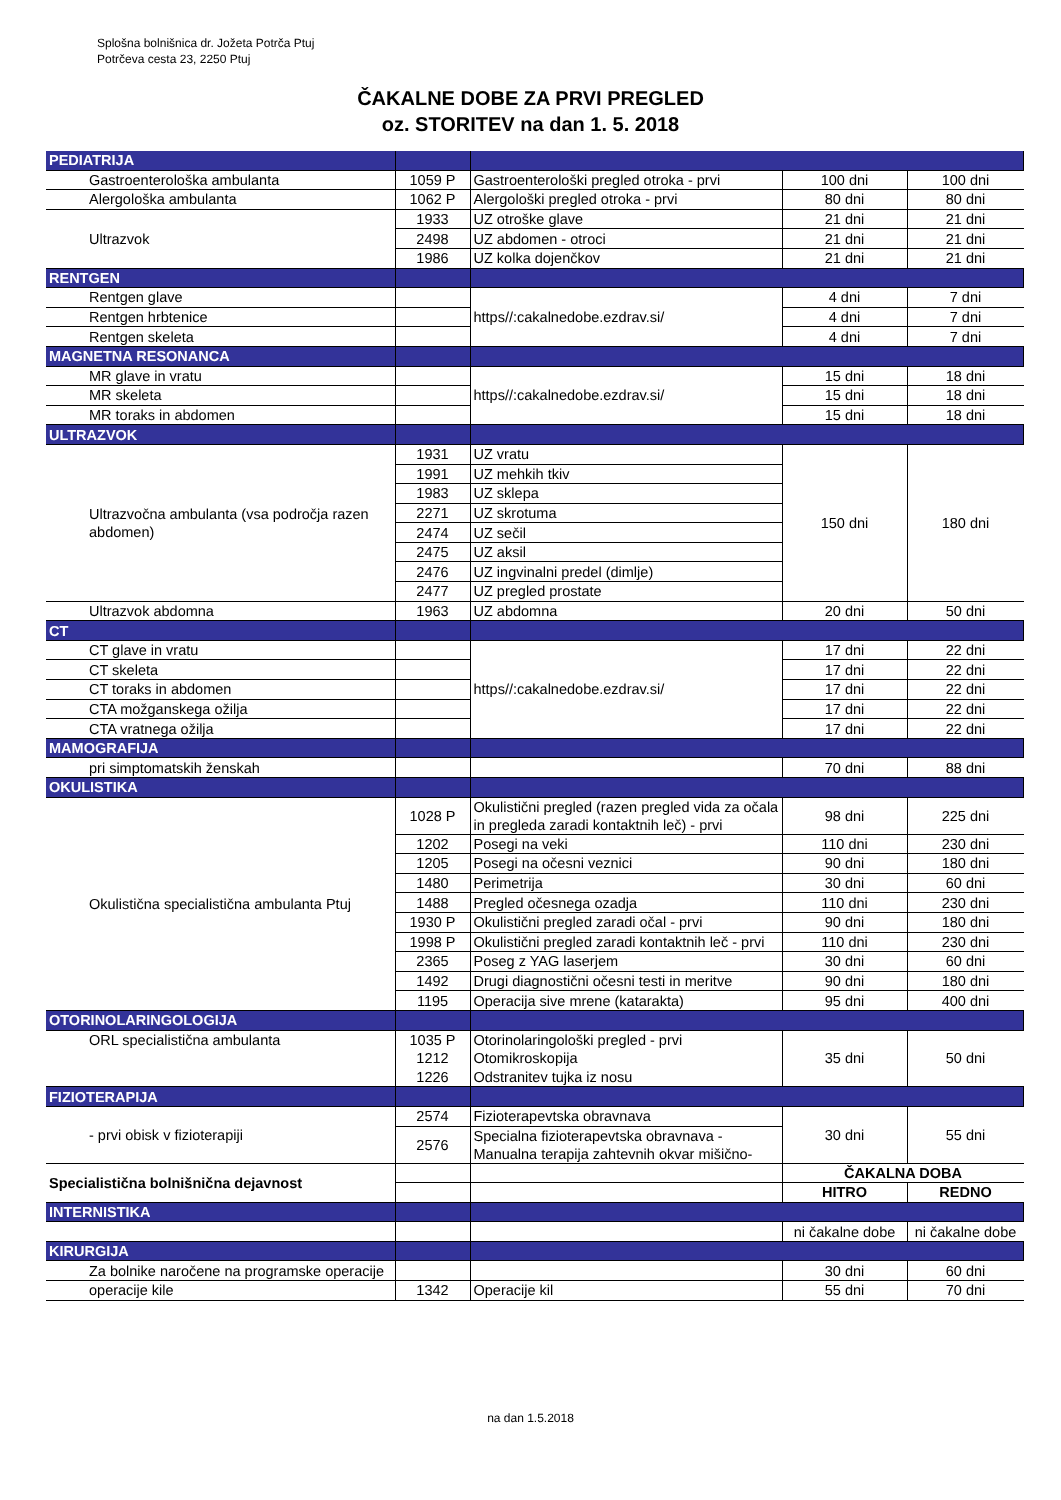Splošna bolnišnica dr. Jožeta Potrča Ptuj
Potrčeva cesta 23, 2250 Ptuj
ČAKALNE DOBE ZA PRVI PREGLED
oz. STORITEV na dan 1. 5. 2018
| PEDIATRIJA | | | | |
| Gastroenterološka ambulanta | 1059 P | Gastroenterološki pregled otroka - prvi | 100 dni | 100 dni |
| Alergološka ambulanta | 1062 P | Alergološki pregled otroka - prvi | 80 dni | 80 dni |
| Ultrazvok | 1933 | UZ otroške glave | 21 dni | 21 dni |
| | 2498 | UZ abdomen - otroci | 21 dni | 21 dni |
| | 1986 | UZ kolka dojenčkov | 21 dni | 21 dni |
| RENTGEN | | | | |
| Rentgen glave | | https//:cakalnedobe.ezdrav.si/ | 4 dni | 7 dni |
| Rentgen hrbtenice | | | 4 dni | 7 dni |
| Rentgen skeleta | | | 4 dni | 7 dni |
| MAGNETNA RESONANCA | | | | |
| MR glave in vratu | | https//:cakalnedobe.ezdrav.si/ | 15 dni | 18 dni |
| MR skeleta | | | 15 dni | 18 dni |
| MR toraks in abdomen | | | 15 dni | 18 dni |
| ULTRAZVOK | | | | |
| Ultrazvočna ambulanta (vsa področja razen abdomen) | 1931 | UZ vratu | 150 dni | 180 dni |
| | 1991 | UZ mehkih tkiv | | |
| | 1983 | UZ sklepa | | |
| | 2271 | UZ skrotuma | | |
| | 2474 | UZ sečil | | |
| | 2475 | UZ aksil | | |
| | 2476 | UZ ingvinalni predel (dimlje) | | |
| | 2477 | UZ pregled prostate | | |
| Ultrazvok abdomna | 1963 | UZ abdomna | 20 dni | 50 dni |
| CT | | | | |
| CT glave in vratu | | https//:cakalnedobe.ezdrav.si/ | 17 dni | 22 dni |
| CT skeleta | | | 17 dni | 22 dni |
| CT toraks in abdomen | | | 17 dni | 22 dni |
| CTA možganskega ožilja | | | 17 dni | 22 dni |
| CTA vratnega ožilja | | | 17 dni | 22 dni |
| MAMOGRAFIJA | | | | |
| pri simptomatskih ženskah | | | 70 dni | 88 dni |
| OKULISTIKA | | | | |
| Okulistična specialistična ambulanta Ptuj | 1028 P | Okulistični pregled (razen pregled vida za očala in pregleda zaradi kontaktnih leč) - prvi | 98 dni | 225 dni |
| | 1202 | Posegi na veki | 110 dni | 230 dni |
| | 1205 | Posegi na očesni veznici | 90 dni | 180 dni |
| | 1480 | Perimetrija | 30 dni | 60 dni |
| | 1488 | Pregled očesnega ozadja | 110 dni | 230 dni |
| | 1930 P | Okulistični pregled zaradi očal - prvi | 90 dni | 180 dni |
| | 1998 P | Okulistični pregled zaradi kontaktnih leč - prvi | 110 dni | 230 dni |
| | 2365 | Poseg z YAG laserjem | 30 dni | 60 dni |
| | 1492 | Drugi diagnostični očesni testi in meritve | 90 dni | 180 dni |
| | 1195 | Operacija sive mrene (katarakta) | 95 dni | 400 dni |
| OTORINOLARINGOLOGIJA | | | | |
| ORL specialistična ambulanta | 1035 P | Otorinolaringološki pregled - prvi | 35 dni | 50 dni |
| | 1212 | Otomikroskopija | | |
| | 1226 | Odstranitev tujka iz nosu | | |
| FIZIOTERAPIJA | | | | |
| - prvi obisk v fizioterapiji | 2574 | Fizioterapevtska obravnava | 30 dni | 55 dni |
| | 2576 | Specialna fizioterapevtska obravnava - Manualna terapija zahtevnih okvar mišično- | | |
| Specialistična bolnišnična dejavnost | | | ČAKALNA DOBA | |
| | | | HITRO | REDNO |
| INTERNISTIKA | | | | |
| | | | ni čakalne dobe | ni čakalne dobe |
| KIRURGIJA | | | | |
| Za bolnike naročene na programske operacije | | | 30 dni | 60 dni |
| operacije kile | 1342 | Operacije kil | 55 dni | 70 dni |
na dan 1.5.2018